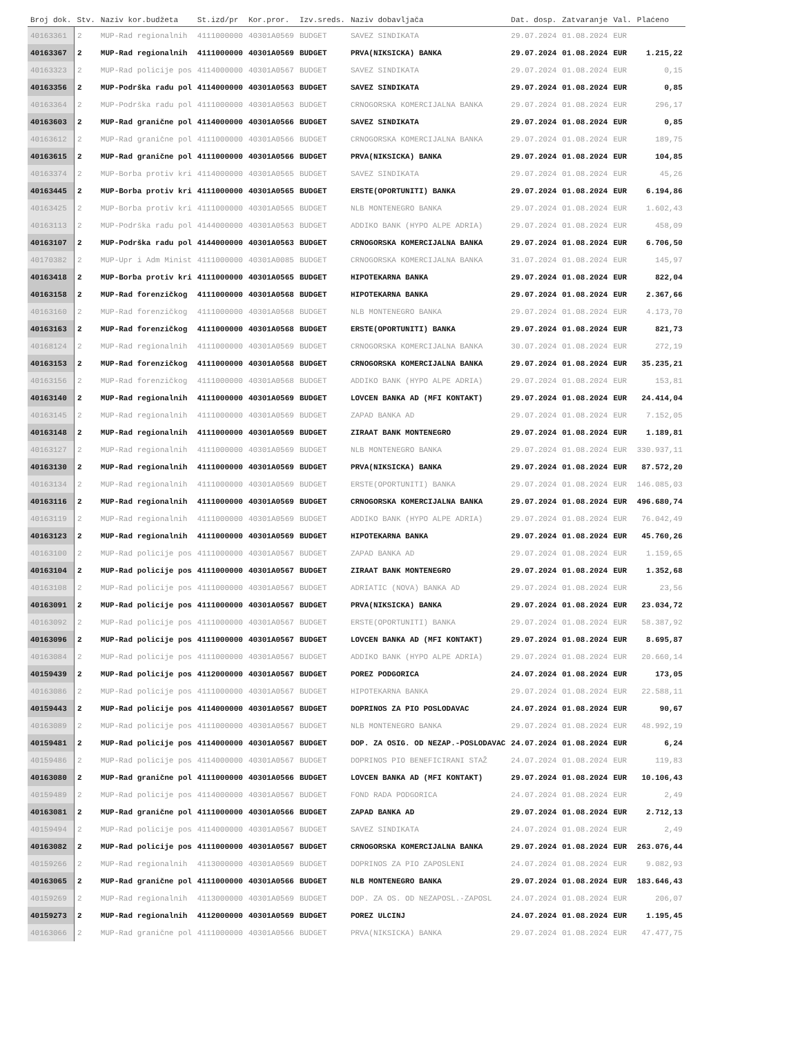| Broj dok. | Stv. | Naziv kor.budžeta | St.izd/pr | Kor.pror. | Izv.sreds. | Naziv dobavljača | Dat. dosp. | Zatvaranje | Val. | Plaćeno |
| --- | --- | --- | --- | --- | --- | --- | --- | --- | --- | --- |
| 40163361 | 2 | MUP-Rad regionalnih | 4111000000 | 40301A0569 | BUDGET | SAVEZ SINDIKATA | 29.07.2024 | 01.08.2024 | EUR | |
| 40163367 | 2 | MUP-Rad regionalnih | 4111000000 | 40301A0569 | BUDGET | PRVA(NIKSICKA) BANKA | 29.07.2024 | 01.08.2024 | EUR | 1.215,22 |
| 40163323 | 2 | MUP-Rad policije pos | 4114000000 | 40301A0567 | BUDGET | SAVEZ SINDIKATA | 29.07.2024 | 01.08.2024 | EUR | 0,15 |
| 40163356 | 2 | MUP-Podrška radu pol | 4114000000 | 40301A0563 | BUDGET | SAVEZ SINDIKATA | 29.07.2024 | 01.08.2024 | EUR | 0,85 |
| 40163364 | 2 | MUP-Podrška radu pol | 4111000000 | 40301A0563 | BUDGET | CRNOGORSKA KOMERCIJALNA BANKA | 29.07.2024 | 01.08.2024 | EUR | 296,17 |
| 40163603 | 2 | MUP-Rad granične pol | 4114000000 | 40301A0566 | BUDGET | SAVEZ SINDIKATA | 29.07.2024 | 01.08.2024 | EUR | 0,85 |
| 40163612 | 2 | MUP-Rad granične pol | 4111000000 | 40301A0566 | BUDGET | CRNOGORSKA KOMERCIJALNA BANKA | 29.07.2024 | 01.08.2024 | EUR | 189,75 |
| 40163615 | 2 | MUP-Rad granične pol | 4111000000 | 40301A0566 | BUDGET | PRVA(NIKSICKA) BANKA | 29.07.2024 | 01.08.2024 | EUR | 104,85 |
| 40163374 | 2 | MUP-Borba protiv kri | 4114000000 | 40301A0565 | BUDGET | SAVEZ SINDIKATA | 29.07.2024 | 01.08.2024 | EUR | 45,26 |
| 40163445 | 2 | MUP-Borba protiv kri | 4111000000 | 40301A0565 | BUDGET | ERSTE(OPORTUNITI) BANKA | 29.07.2024 | 01.08.2024 | EUR | 6.194,86 |
| 40163425 | 2 | MUP-Borba protiv kri | 4111000000 | 40301A0565 | BUDGET | NLB MONTENEGRO BANKA | 29.07.2024 | 01.08.2024 | EUR | 1.602,43 |
| 40163113 | 2 | MUP-Podrška radu pol | 4144000000 | 40301A0563 | BUDGET | ADDIKO BANK (HYPO ALPE ADRIA) | 29.07.2024 | 01.08.2024 | EUR | 458,09 |
| 40163107 | 2 | MUP-Podrška radu pol | 4144000000 | 40301A0563 | BUDGET | CRNOGORSKA KOMERCIJALNA BANKA | 29.07.2024 | 01.08.2024 | EUR | 6.706,50 |
| 40170382 | 2 | MUP-Upr i Adm Minist | 4111000000 | 40301A0085 | BUDGET | CRNOGORSKA KOMERCIJALNA BANKA | 31.07.2024 | 01.08.2024 | EUR | 145,97 |
| 40163418 | 2 | MUP-Borba protiv kri | 4111000000 | 40301A0565 | BUDGET | HIPOTEKARNA BANKA | 29.07.2024 | 01.08.2024 | EUR | 822,04 |
| 40163158 | 2 | MUP-Rad forenzičkog | 4111000000 | 40301A0568 | BUDGET | HIPOTEKARNA BANKA | 29.07.2024 | 01.08.2024 | EUR | 2.367,66 |
| 40163160 | 2 | MUP-Rad forenzičkog | 4111000000 | 40301A0568 | BUDGET | NLB MONTENEGRO BANKA | 29.07.2024 | 01.08.2024 | EUR | 4.173,70 |
| 40163163 | 2 | MUP-Rad forenzičkog | 4111000000 | 40301A0568 | BUDGET | ERSTE(OPORTUNITI) BANKA | 29.07.2024 | 01.08.2024 | EUR | 821,73 |
| 40168124 | 2 | MUP-Rad regionalnih | 4111000000 | 40301A0569 | BUDGET | CRNOGORSKA KOMERCIJALNA BANKA | 30.07.2024 | 01.08.2024 | EUR | 272,19 |
| 40163153 | 2 | MUP-Rad forenzičkog | 4111000000 | 40301A0568 | BUDGET | CRNOGORSKA KOMERCIJALNA BANKA | 29.07.2024 | 01.08.2024 | EUR | 35.235,21 |
| 40163156 | 2 | MUP-Rad forenzičkog | 4111000000 | 40301A0568 | BUDGET | ADDIKO BANK (HYPO ALPE ADRIA) | 29.07.2024 | 01.08.2024 | EUR | 153,81 |
| 40163140 | 2 | MUP-Rad regionalnih | 4111000000 | 40301A0569 | BUDGET | LOVCEN BANKA AD (MFI KONTAKT) | 29.07.2024 | 01.08.2024 | EUR | 24.414,04 |
| 40163145 | 2 | MUP-Rad regionalnih | 4111000000 | 40301A0569 | BUDGET | ZAPAD BANKA AD | 29.07.2024 | 01.08.2024 | EUR | 7.152,05 |
| 40163148 | 2 | MUP-Rad regionalnih | 4111000000 | 40301A0569 | BUDGET | ZIRAAT BANK MONTENEGRO | 29.07.2024 | 01.08.2024 | EUR | 1.189,81 |
| 40163127 | 2 | MUP-Rad regionalnih | 4111000000 | 40301A0569 | BUDGET | NLB MONTENEGRO BANKA | 29.07.2024 | 01.08.2024 | EUR | 330.937,11 |
| 40163130 | 2 | MUP-Rad regionalnih | 4111000000 | 40301A0569 | BUDGET | PRVA(NIKSICKA) BANKA | 29.07.2024 | 01.08.2024 | EUR | 87.572,20 |
| 40163134 | 2 | MUP-Rad regionalnih | 4111000000 | 40301A0569 | BUDGET | ERSTE(OPORTUNITI) BANKA | 29.07.2024 | 01.08.2024 | EUR | 146.085,03 |
| 40163116 | 2 | MUP-Rad regionalnih | 4111000000 | 40301A0569 | BUDGET | CRNOGORSKA KOMERCIJALNA BANKA | 29.07.2024 | 01.08.2024 | EUR | 496.680,74 |
| 40163119 | 2 | MUP-Rad regionalnih | 4111000000 | 40301A0569 | BUDGET | ADDIKO BANK (HYPO ALPE ADRIA) | 29.07.2024 | 01.08.2024 | EUR | 76.042,49 |
| 40163123 | 2 | MUP-Rad regionalnih | 4111000000 | 40301A0569 | BUDGET | HIPOTEKARNA BANKA | 29.07.2024 | 01.08.2024 | EUR | 45.760,26 |
| 40163100 | 2 | MUP-Rad policije pos | 4111000000 | 40301A0567 | BUDGET | ZAPAD BANKA AD | 29.07.2024 | 01.08.2024 | EUR | 1.159,65 |
| 40163104 | 2 | MUP-Rad policije pos | 4111000000 | 40301A0567 | BUDGET | ZIRAAT BANK MONTENEGRO | 29.07.2024 | 01.08.2024 | EUR | 1.352,68 |
| 40163108 | 2 | MUP-Rad policije pos | 4111000000 | 40301A0567 | BUDGET | ADRIATIC (NOVA) BANKA AD | 29.07.2024 | 01.08.2024 | EUR | 23,56 |
| 40163091 | 2 | MUP-Rad policije pos | 4111000000 | 40301A0567 | BUDGET | PRVA(NIKSICKA) BANKA | 29.07.2024 | 01.08.2024 | EUR | 23.034,72 |
| 40163092 | 2 | MUP-Rad policije pos | 4111000000 | 40301A0567 | BUDGET | ERSTE(OPORTUNITI) BANKA | 29.07.2024 | 01.08.2024 | EUR | 58.387,92 |
| 40163096 | 2 | MUP-Rad policije pos | 4111000000 | 40301A0567 | BUDGET | LOVCEN BANKA AD (MFI KONTAKT) | 29.07.2024 | 01.08.2024 | EUR | 8.695,87 |
| 40163084 | 2 | MUP-Rad policije pos | 4111000000 | 40301A0567 | BUDGET | ADDIKO BANK (HYPO ALPE ADRIA) | 29.07.2024 | 01.08.2024 | EUR | 20.660,14 |
| 40159439 | 2 | MUP-Rad policije pos | 4112000000 | 40301A0567 | BUDGET | POREZ PODGORICA | 24.07.2024 | 01.08.2024 | EUR | 173,05 |
| 40163086 | 2 | MUP-Rad policije pos | 4111000000 | 40301A0567 | BUDGET | HIPOTEKARNA BANKA | 29.07.2024 | 01.08.2024 | EUR | 22.588,11 |
| 40159443 | 2 | MUP-Rad policije pos | 4114000000 | 40301A0567 | BUDGET | DOPRINOS ZA PIO POSLODAVAC | 24.07.2024 | 01.08.2024 | EUR | 90,67 |
| 40163089 | 2 | MUP-Rad policije pos | 4111000000 | 40301A0567 | BUDGET | NLB MONTENEGRO BANKA | 29.07.2024 | 01.08.2024 | EUR | 48.992,19 |
| 40159481 | 2 | MUP-Rad policije pos | 4114000000 | 40301A0567 | BUDGET | DOP. ZA OSIG. OD NEZAP.-POSLODAVAC | 24.07.2024 | 01.08.2024 | EUR | 6,24 |
| 40159486 | 2 | MUP-Rad policije pos | 4114000000 | 40301A0567 | BUDGET | DOPRINOS PIO BENEFICIRANI STAŽ | 24.07.2024 | 01.08.2024 | EUR | 119,83 |
| 40163080 | 2 | MUP-Rad granične pol | 4111000000 | 40301A0566 | BUDGET | LOVCEN BANKA AD (MFI KONTAKT) | 29.07.2024 | 01.08.2024 | EUR | 10.106,43 |
| 40159489 | 2 | MUP-Rad policije pos | 4114000000 | 40301A0567 | BUDGET | FOND RADA PODGORICA | 24.07.2024 | 01.08.2024 | EUR | 2,49 |
| 40163081 | 2 | MUP-Rad granične pol | 4111000000 | 40301A0566 | BUDGET | ZAPAD BANKA AD | 29.07.2024 | 01.08.2024 | EUR | 2.712,13 |
| 40159494 | 2 | MUP-Rad policije pos | 4114000000 | 40301A0567 | BUDGET | SAVEZ SINDIKATA | 24.07.2024 | 01.08.2024 | EUR | 2,49 |
| 40163082 | 2 | MUP-Rad policije pos | 4111000000 | 40301A0567 | BUDGET | CRNOGORSKA KOMERCIJALNA BANKA | 29.07.2024 | 01.08.2024 | EUR | 263.076,44 |
| 40159266 | 2 | MUP-Rad regionalnih | 4113000000 | 40301A0569 | BUDGET | DOPRINOS ZA PIO ZAPOSLENI | 24.07.2024 | 01.08.2024 | EUR | 9.082,93 |
| 40163065 | 2 | MUP-Rad granične pol | 4111000000 | 40301A0566 | BUDGET | NLB MONTENEGRO BANKA | 29.07.2024 | 01.08.2024 | EUR | 183.646,43 |
| 40159269 | 2 | MUP-Rad regionalnih | 4113000000 | 40301A0569 | BUDGET | DOP. ZA OS. OD NEZAPOSL.-ZAPOSL | 24.07.2024 | 01.08.2024 | EUR | 206,07 |
| 40159273 | 2 | MUP-Rad regionalnih | 4112000000 | 40301A0569 | BUDGET | POREZ ULCINJ | 24.07.2024 | 01.08.2024 | EUR | 1.195,45 |
| 40163066 | 2 | MUP-Rad granične pol | 4111000000 | 40301A0566 | BUDGET | PRVA(NIKSICKA) BANKA | 29.07.2024 | 01.08.2024 | EUR | 47.477,75 |